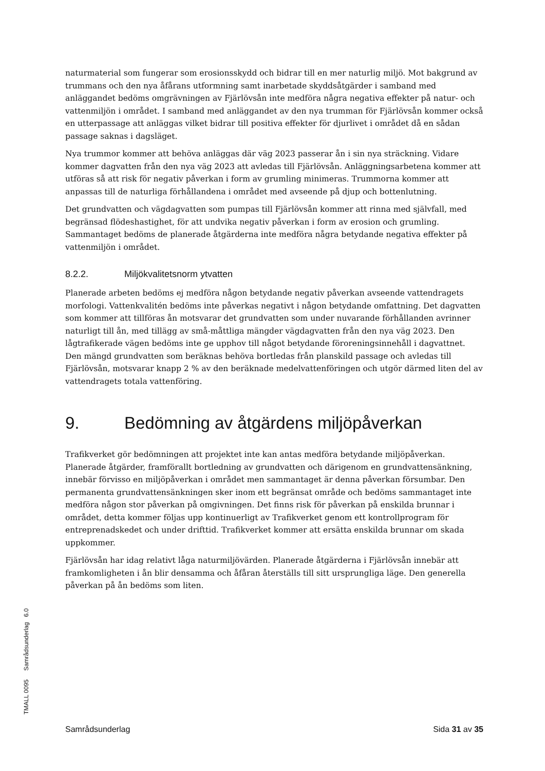naturmaterial som fungerar som erosionsskydd och bidrar till en mer naturlig miljö. Mot bakgrund av trummans och den nya åfårans utformning samt inarbetade skyddsåtgärder i samband med anläggandet bedöms omgrävningen av Fjärlövsån inte medföra några negativa effekter på natur- och vattenmiljön i området. I samband med anläggandet av den nya trumman för Fjärlövsån kommer också en utterpassage att anläggas vilket bidrar till positiva effekter för djurlivet i området då en sådan passage saknas i dagsläget.
Nya trummor kommer att behöva anläggas där väg 2023 passerar ån i sin nya sträckning. Vidare kommer dagvatten från den nya väg 2023 att avledas till Fjärlövsån. Anläggningsarbetena kommer att utföras så att risk för negativ påverkan i form av grumling minimeras. Trummorna kommer att anpassas till de naturliga förhållandena i området med avseende på djup och bottenlutning.
Det grundvatten och vägdagvatten som pumpas till Fjärlövsån kommer att rinna med självfall, med begränsad flödeshastighet, för att undvika negativ påverkan i form av erosion och grumling. Sammantaget bedöms de planerade åtgärderna inte medföra några betydande negativa effekter på vattenmiljön i området.
8.2.2. Miljökvalitetsnorm ytvatten
Planerade arbeten bedöms ej medföra någon betydande negativ påverkan avseende vattendragets morfologi. Vattenkvalitén bedöms inte påverkas negativt i någon betydande omfattning. Det dagvatten som kommer att tillföras ån motsvarar det grundvatten som under nuvarande förhållanden avrinner naturligt till ån, med tillägg av små-måttliga mängder vägdagvatten från den nya väg 2023. Den lågtrafikerade vägen bedöms inte ge upphov till något betydande föroreningsinnehåll i dagvattnet. Den mängd grundvatten som beräknas behöva bortledas från planskild passage och avledas till Fjärlövsån, motsvarar knapp 2 % av den beräknade medelvattenföringen och utgör därmed liten del av vattendragets totala vattenföring.
9. Bedömning av åtgärdens miljöpåverkan
Trafikverket gör bedömningen att projektet inte kan antas medföra betydande miljöpåverkan. Planerade åtgärder, framförallt bortledning av grundvatten och därigenom en grundvattensänkning, innebär förvisso en miljöpåverkan i området men sammantaget är denna påverkan försumbar. Den permanenta grundvattensänkningen sker inom ett begränsat område och bedöms sammantaget inte medföra någon stor påverkan på omgivningen. Det finns risk för påverkan på enskilda brunnar i området, detta kommer följas upp kontinuerligt av Trafikverket genom ett kontrollprogram för entreprenadskedet och under drifttid. Trafikverket kommer att ersätta enskilda brunnar om skada uppkommer.
Fjärlövsån har idag relativt låga naturmiljövärden. Planerade åtgärderna i Fjärlövsån innebär att framkomligheten i ån blir densamma och åfåran återställs till sitt ursprungliga läge. Den generella påverkan på ån bedöms som liten.
TMALL 0095 Samrådsunderlag 6.0
Samrådsunderlag Sida 31 av 35